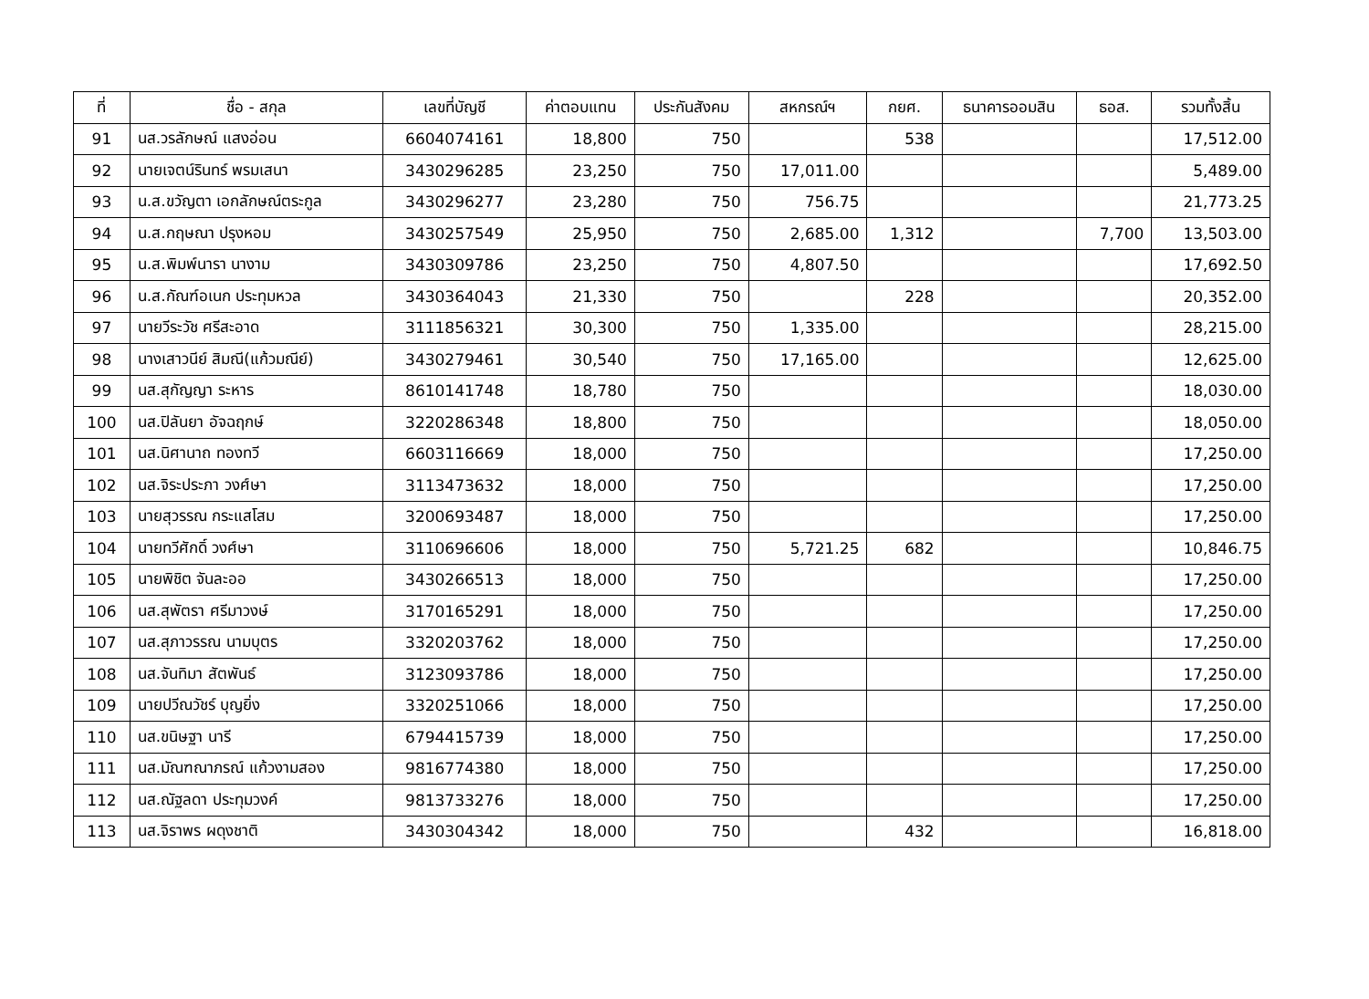| ที่ | ชื่อ - สกุล | เลขที่บัญชี | ค่าตอบแทน | ประกันสังคม | สหกรณ์ฯ | กยศ. | ธนาคารออมสิน | ธอส. | รวมทั้งสิ้น |
| --- | --- | --- | --- | --- | --- | --- | --- | --- | --- |
| 91 | นส.วรลักษณ์ แสงอ่อน | 6604074161 | 18,800 | 750 | | 538 | | | 17,512.00 |
| 92 | นายเจตน์รินทร์ พรมเสนา | 3430296285 | 23,250 | 750 | 17,011.00 | | | | 5,489.00 |
| 93 | น.ส.ขวัญตา เอกลักษณ์ตระกูล | 3430296277 | 23,280 | 750 | 756.75 | | | | 21,773.25 |
| 94 | น.ส.กฤษณา ปรุงหอม | 3430257549 | 25,950 | 750 | 2,685.00 | 1,312 | | 7,700 | 13,503.00 |
| 95 | น.ส.พิมพ์นารา นางาม | 3430309786 | 23,250 | 750 | 4,807.50 | | | | 17,692.50 |
| 96 | น.ส.กัณฑ์อเนก ประทุมหวล | 3430364043 | 21,330 | 750 | | 228 | | | 20,352.00 |
| 97 | นายวีระวัช ศรีสะอาด | 3111856321 | 30,300 | 750 | 1,335.00 | | | | 28,215.00 |
| 98 | นางเสาวนีย์ สิมณี(แก้วมณีย์) | 3430279461 | 30,540 | 750 | 17,165.00 | | | | 12,625.00 |
| 99 | นส.สุกัญญา ระหาร | 8610141748 | 18,780 | 750 | | | | | 18,030.00 |
| 100 | นส.ปิลันยา อัจฉฤกษ์ | 3220286348 | 18,800 | 750 | | | | | 18,050.00 |
| 101 | นส.นิศานาถ ทองทวี | 6603116669 | 18,000 | 750 | | | | | 17,250.00 |
| 102 | นส.จิระประภา วงศ์ษา | 3113473632 | 18,000 | 750 | | | | | 17,250.00 |
| 103 | นายสุวรรณ กระแสโสม | 3200693487 | 18,000 | 750 | | | | | 17,250.00 |
| 104 | นายทวีศักดิ์ วงศ์ษา | 3110696606 | 18,000 | 750 | 5,721.25 | 682 | | | 10,846.75 |
| 105 | นายพิชิต จันละออ | 3430266513 | 18,000 | 750 | | | | | 17,250.00 |
| 106 | นส.สุพัตรา ศรีมาวงษ์ | 3170165291 | 18,000 | 750 | | | | | 17,250.00 |
| 107 | นส.สุภาวรรณ นามบุตร | 3320203762 | 18,000 | 750 | | | | | 17,250.00 |
| 108 | นส.จันทิมา สัตพันธ์ | 3123093786 | 18,000 | 750 | | | | | 17,250.00 |
| 109 | นายปวีณวัชร์ บุญยิ่ง | 3320251066 | 18,000 | 750 | | | | | 17,250.00 |
| 110 | นส.ขนิษฐา นารี | 6794415739 | 18,000 | 750 | | | | | 17,250.00 |
| 111 | นส.มัณฑณาภรณ์ แก้วงามสอง | 9816774380 | 18,000 | 750 | | | | | 17,250.00 |
| 112 | นส.ณัฐลดา ประทุมวงค์ | 9813733276 | 18,000 | 750 | | | | | 17,250.00 |
| 113 | นส.จิราพร ผดุงชาติ | 3430304342 | 18,000 | 750 | | 432 | | | 16,818.00 |